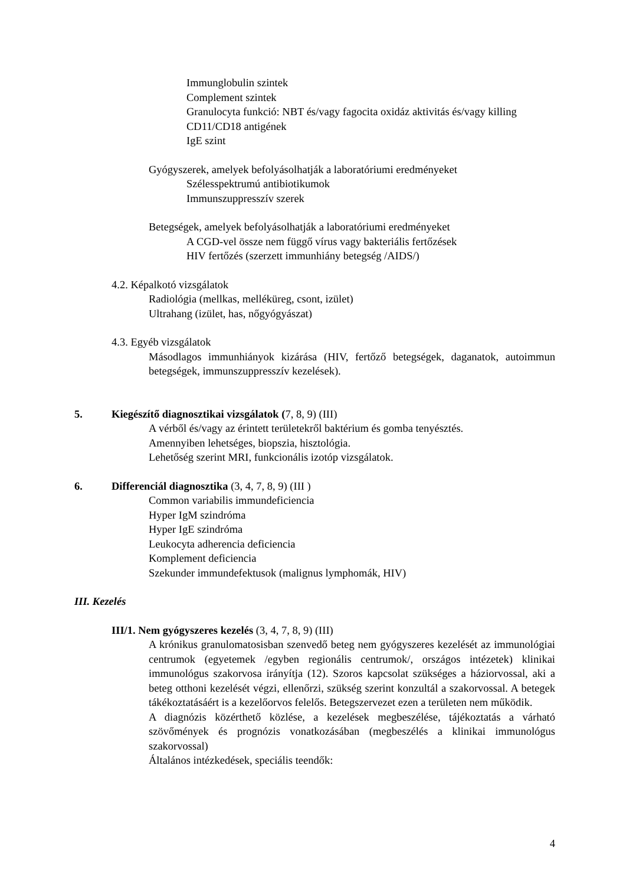Immunglobulin szintek
Complement szintek
Granulocyta funkció: NBT és/vagy fagocita oxidáz aktivitás és/vagy killing
CD11/CD18 antigének
IgE szint
Gyógyszerek, amelyek befolyásolhatják a laboratóriumi eredményeket
Szélesspektrumú antibiotikumok
Immunszuppresszív szerek
Betegségek, amelyek befolyásolhatják a laboratóriumi eredményeket
A CGD-vel össze nem függő vírus vagy bakteriális fertőzések
HIV fertőzés (szerzett immunhiány betegség /AIDS/)
4.2. Képalkotó vizsgálatok
Radiológia (mellkas, melléküreg, csont, izület)
Ultrahang (izület, has, nőgyógyászat)
4.3. Egyéb vizsgálatok
Másodlagos immunhiányok kizárása (HIV, fertőző betegségek, daganatok, autoimmun betegségek, immunszuppresszív kezelések).
5. Kiegészítő diagnosztikai vizsgálatok (7, 8, 9) (III)
A vérből és/vagy az érintett területekről baktérium és gomba tenyésztés.
Amennyiben lehetséges, biopszia, hisztológia.
Lehetőség szerint MRI, funkcionális izotóp vizsgálatok.
6. Differenciál diagnosztika (3, 4, 7, 8, 9) (III )
Common variabilis immundeficiencia
Hyper IgM szindróma
Hyper IgE szindróma
Leukocyta adherencia deficiencia
Komplement deficiencia
Szekunder immundefektusok (malignus lymphomák, HIV)
III. Kezelés
III/1. Nem gyógyszeres kezelés (3, 4, 7, 8, 9) (III)
A krónikus granulomatosisban szenvedő beteg nem gyógyszeres kezelését az immunológiai centrumok (egyetemek /egyben regionális centrumok/, országos intézetek) klinikai immunológus szakorvosa irányítja (12). Szoros kapcsolat szükséges a háziorvossal, aki a beteg otthoni kezelését végzi, ellenőrzi, szükség szerint konzultál a szakorvossal. A betegek tákékoztatásáért is a kezelőorvos felelős. Betegszervezet ezen a területen nem működik.
A diagnózis közérthető közlése, a kezelések megbeszélése, tájékoztatás a várható szövőmények és prognózis vonatkozásában (megbeszélés a klinikai immunológus szakorvossal)
Általános intézkedések, speciális teendők:
4